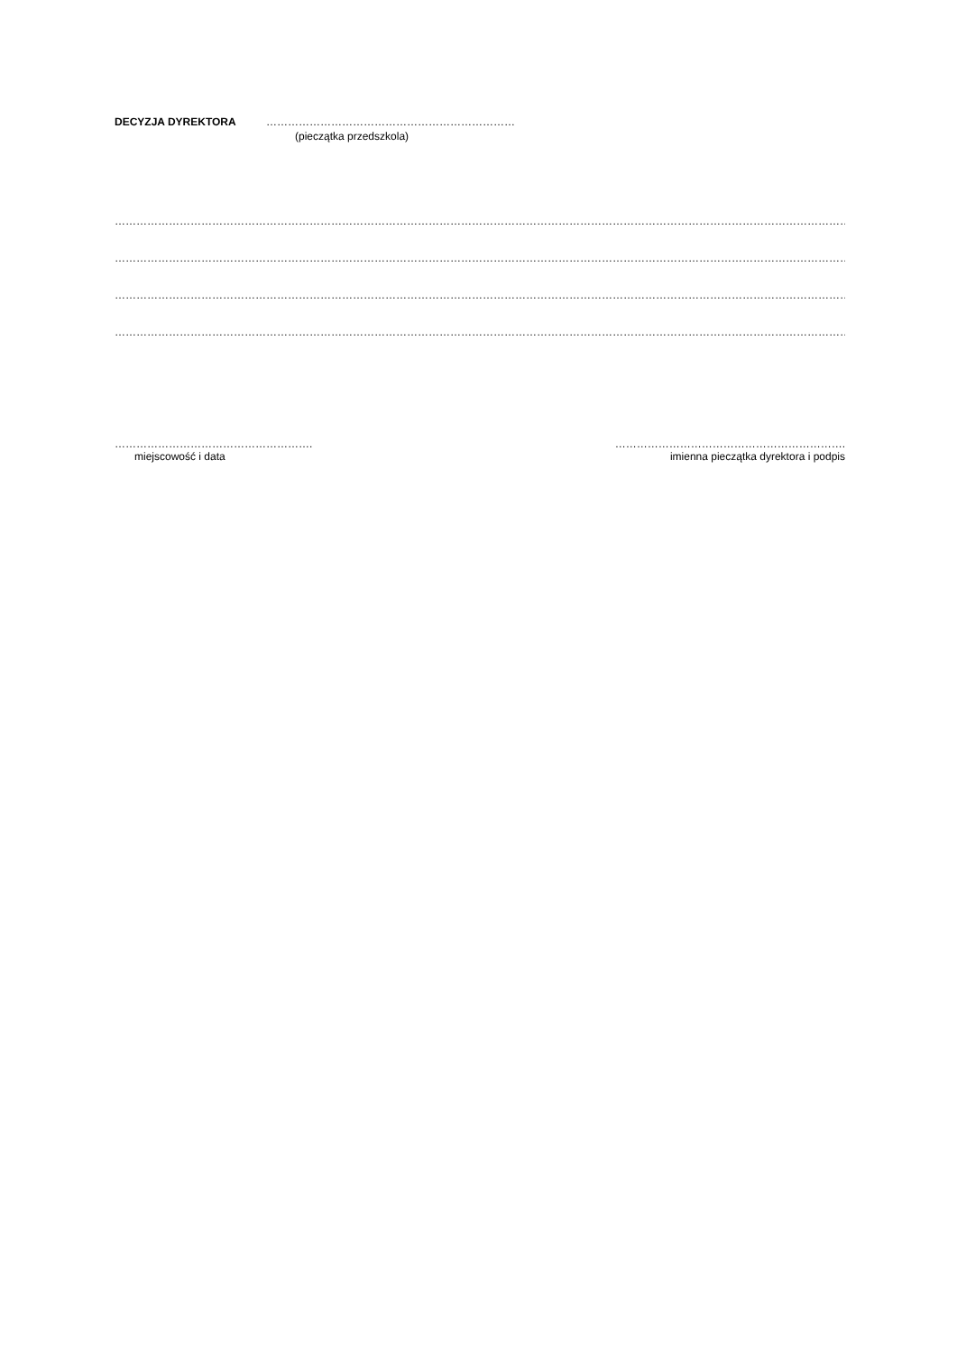DECYZJA DYREKTORA ……………………………………………………………
(pieczątka przedszkola)
…………………………………………………………………………………………………………………………………………………………………………………………………………
…………………………………………………………………………………………………………………………………………………………………………………………………………
…………………………………………………………………………………………………………………………………………………………………………………………………………
…………………………………………………………………………………………………………………………………………………………………………………………………………..
……………………………………………….
miejscowość i data
……………………………………………………….
imienna pieczątka dyrektora i podpis